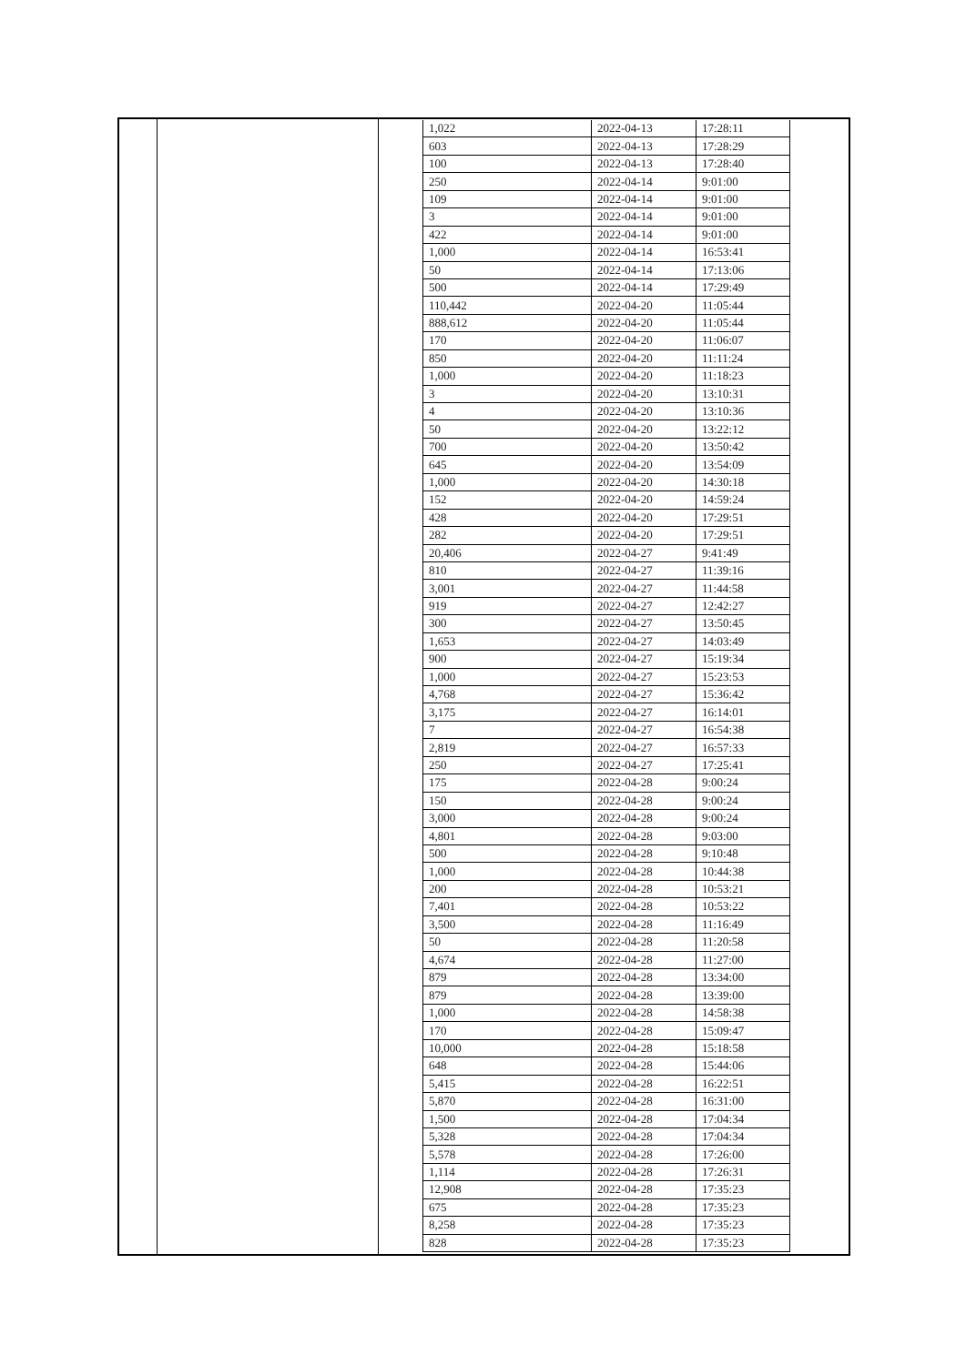| 1,022 | 2022-04-13 | 17:28:11 |
| 603 | 2022-04-13 | 17:28:29 |
| 100 | 2022-04-13 | 17:28:40 |
| 250 | 2022-04-14 | 9:01:00 |
| 109 | 2022-04-14 | 9:01:00 |
| 3 | 2022-04-14 | 9:01:00 |
| 422 | 2022-04-14 | 9:01:00 |
| 1,000 | 2022-04-14 | 16:53:41 |
| 50 | 2022-04-14 | 17:13:06 |
| 500 | 2022-04-14 | 17:29:49 |
| 110,442 | 2022-04-20 | 11:05:44 |
| 888,612 | 2022-04-20 | 11:05:44 |
| 170 | 2022-04-20 | 11:06:07 |
| 850 | 2022-04-20 | 11:11:24 |
| 1,000 | 2022-04-20 | 11:18:23 |
| 3 | 2022-04-20 | 13:10:31 |
| 4 | 2022-04-20 | 13:10:36 |
| 50 | 2022-04-20 | 13:22:12 |
| 700 | 2022-04-20 | 13:50:42 |
| 645 | 2022-04-20 | 13:54:09 |
| 1,000 | 2022-04-20 | 14:30:18 |
| 152 | 2022-04-20 | 14:59:24 |
| 428 | 2022-04-20 | 17:29:51 |
| 282 | 2022-04-20 | 17:29:51 |
| 20,406 | 2022-04-27 | 9:41:49 |
| 810 | 2022-04-27 | 11:39:16 |
| 3,001 | 2022-04-27 | 11:44:58 |
| 919 | 2022-04-27 | 12:42:27 |
| 300 | 2022-04-27 | 13:50:45 |
| 1,653 | 2022-04-27 | 14:03:49 |
| 900 | 2022-04-27 | 15:19:34 |
| 1,000 | 2022-04-27 | 15:23:53 |
| 4,768 | 2022-04-27 | 15:36:42 |
| 3,175 | 2022-04-27 | 16:14:01 |
| 7 | 2022-04-27 | 16:54:38 |
| 2,819 | 2022-04-27 | 16:57:33 |
| 250 | 2022-04-27 | 17:25:41 |
| 175 | 2022-04-28 | 9:00:24 |
| 150 | 2022-04-28 | 9:00:24 |
| 3,000 | 2022-04-28 | 9:00:24 |
| 4,801 | 2022-04-28 | 9:03:00 |
| 500 | 2022-04-28 | 9:10:48 |
| 1,000 | 2022-04-28 | 10:44:38 |
| 200 | 2022-04-28 | 10:53:21 |
| 7,401 | 2022-04-28 | 10:53:22 |
| 3,500 | 2022-04-28 | 11:16:49 |
| 50 | 2022-04-28 | 11:20:58 |
| 4,674 | 2022-04-28 | 11:27:00 |
| 879 | 2022-04-28 | 13:34:00 |
| 879 | 2022-04-28 | 13:39:00 |
| 1,000 | 2022-04-28 | 14:58:38 |
| 170 | 2022-04-28 | 15:09:47 |
| 10,000 | 2022-04-28 | 15:18:58 |
| 648 | 2022-04-28 | 15:44:06 |
| 5,415 | 2022-04-28 | 16:22:51 |
| 5,870 | 2022-04-28 | 16:31:00 |
| 1,500 | 2022-04-28 | 17:04:34 |
| 5,328 | 2022-04-28 | 17:04:34 |
| 5,578 | 2022-04-28 | 17:26:00 |
| 1,114 | 2022-04-28 | 17:26:31 |
| 12,908 | 2022-04-28 | 17:35:23 |
| 675 | 2022-04-28 | 17:35:23 |
| 8,258 | 2022-04-28 | 17:35:23 |
| 828 | 2022-04-28 | 17:35:23 |